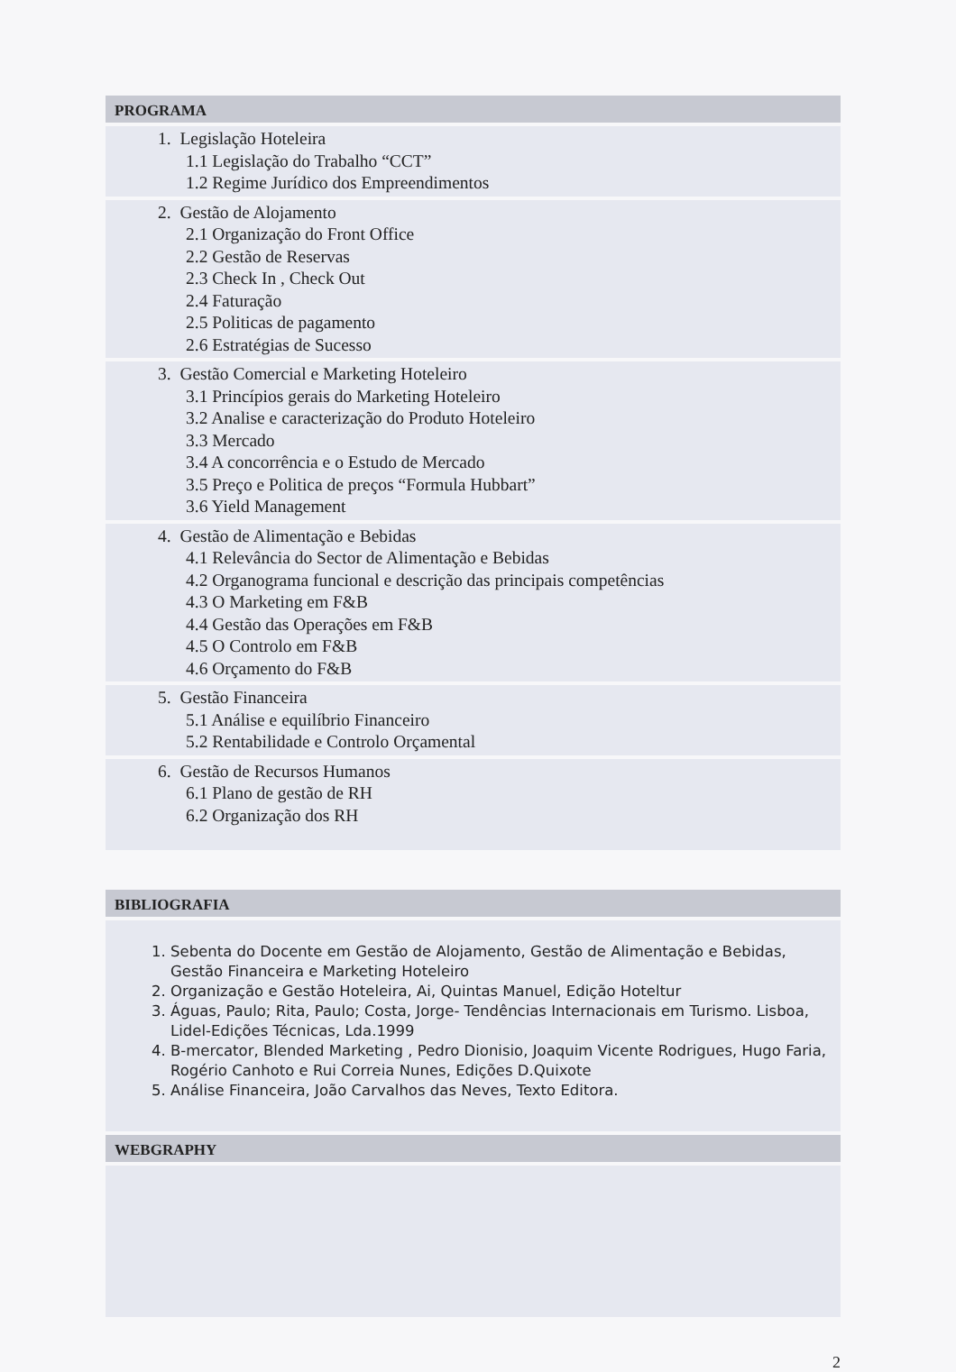PROGRAMA
1. Legislação Hoteleira
1.1 Legislação do Trabalho “CCT”
1.2 Regime Jurídico dos Empreendimentos
2. Gestão de Alojamento
2.1 Organização do Front Office
2.2 Gestão de Reservas
2.3 Check In , Check Out
2.4 Faturação
2.5 Politicas de pagamento
2.6 Estratégias de Sucesso
3. Gestão Comercial e Marketing Hoteleiro
3.1 Princípios gerais do Marketing Hoteleiro
3.2 Analise e caracterização do Produto Hoteleiro
3.3 Mercado
3.4 A concorrência e o Estudo de Mercado
3.5 Preço e Politica de preços “Formula Hubbart”
3.6 Yield Management
4. Gestão de Alimentação e Bebidas
4.1 Relevância do Sector de Alimentação e Bebidas
4.2 Organograma funcional e descrição das principais competências
4.3 O Marketing em F&B
4.4 Gestão das Operações em F&B
4.5 O Controlo em F&B
4.6 Orçamento do F&B
5. Gestão Financeira
5.1 Análise e equilíbrio Financeiro
5.2 Rentabilidade e Controlo Orçamental
6. Gestão de Recursos Humanos
6.1 Plano de gestão de RH
6.2 Organização dos RH
BIBLIOGRAFIA
1. Sebenta do Docente em Gestão de Alojamento, Gestão de Alimentação e Bebidas, Gestão Financeira e Marketing Hoteleiro
2. Organização e Gestão Hoteleira, Ai, Quintas Manuel, Edição Hoteltur
3. Águas, Paulo; Rita, Paulo; Costa, Jorge- Tendências Internacionais em Turismo. Lisboa, Lidel-Edições Técnicas, Lda.1999
4. B-mercator, Blended Marketing , Pedro Dionisio, Joaquim Vicente Rodrigues, Hugo Faria, Rogério Canhoto e Rui Correia Nunes, Edições D.Quixote
5. Análise Financeira, João Carvalhos das Neves, Texto Editora.
WEBGRAPHY
2